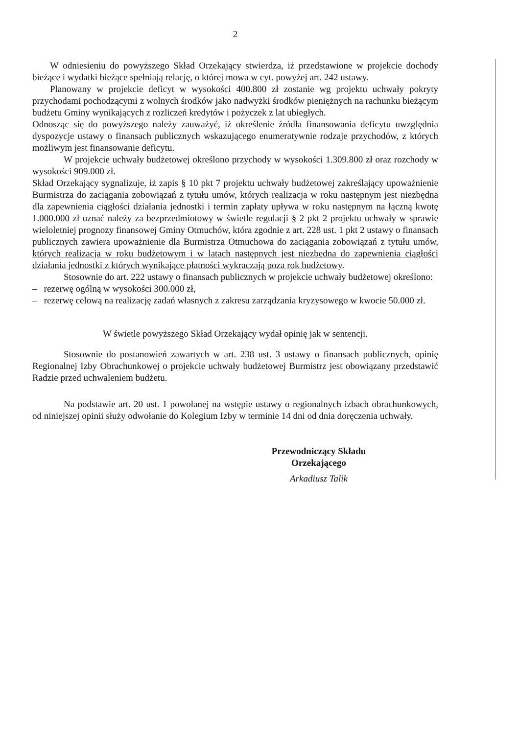2
W odniesieniu do powyższego Skład Orzekający stwierdza, iż przedstawione w projekcie dochody bieżące i wydatki bieżące spełniają relację, o której mowa w cyt. powyżej art. 242 ustawy.
Planowany w projekcie deficyt w wysokości 400.800 zł zostanie wg projektu uchwały pokryty przychodami pochodzącymi z wolnych środków jako nadwyżki środków pieniężnych na rachunku bieżącym budżetu Gminy wynikających z rozliczeń kredytów i pożyczek z lat ubiegłych.
Odnosząc się do powyższego należy zauważyć, iż określenie źródła finansowania deficytu uwzględnia dyspozycje ustawy o finansach publicznych wskazującego enumeratywnie rodzaje przychodów, z których możliwym jest finansowanie deficytu.
W projekcie uchwały budżetowej określono przychody w wysokości 1.309.800 zł oraz rozchody w wysokości 909.000 zł.
Skład Orzekający sygnalizuje, iż zapis § 10 pkt 7 projektu uchwały budżetowej zakreślający upoważnienie Burmistrza do zaciągania zobowiązań z tytułu umów, których realizacja w roku następnym jest niezbędna dla zapewnienia ciągłości działania jednostki i termin zapłaty upływa w roku następnym na łączną kwotę 1.000.000 zł uznać należy za bezprzedmiotowy w świetle regulacji § 2 pkt 2 projektu uchwały w sprawie wieloletniej prognozy finansowej Gminy Otmuchów, która zgodnie z art. 228 ust. 1 pkt 2 ustawy o finansach publicznych zawiera upoważnienie dla Burmistrza Otmuchowa do zaciągania zobowiązań z tytułu umów, których realizacja w roku budżetowym i w latach następnych jest niezbędna do zapewnienia ciągłości działania jednostki z których wynikające płatności wykraczają poza rok budżetowy.
Stosownie do art. 222 ustawy o finansach publicznych w projekcie uchwały budżetowej określono:
– rezerwę ogólną w wysokości 300.000 zł,
– rezerwę celową na realizację zadań własnych z zakresu zarządzania kryzysowego w kwocie 50.000 zł.
W świetle powyższego Skład Orzekający wydał opinię jak w sentencji.
Stosownie do postanowień zawartych w art. 238 ust. 3 ustawy o finansach publicznych, opinię Regionalnej Izby Obrachunkowej o projekcie uchwały budżetowej Burmistrz jest obowiązany przedstawić Radzie przed uchwaleniem budżetu.
Na podstawie art. 20 ust. 1 powołanej na wstępie ustawy o regionalnych izbach obrachunkowych, od niniejszej opinii służy odwołanie do Kolegium Izby w terminie 14 dni od dnia doręczenia uchwały.
Przewodniczący Składu
Orzekającego
Arkadiusz Talik